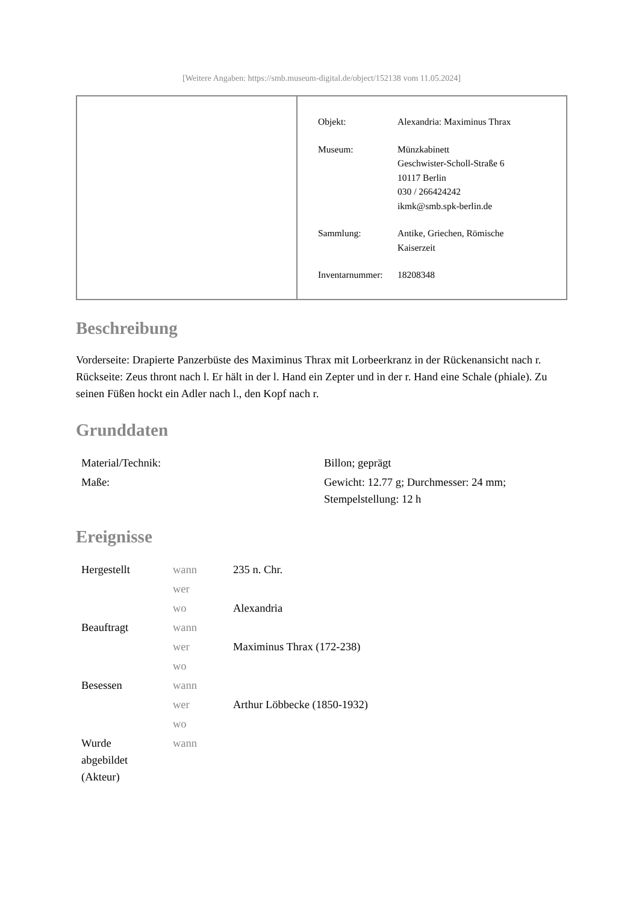[Weitere Angaben: https://smb.museum-digital.de/object/152138 vom 11.05.2024]
| Objekt: | Alexandria: Maximinus Thrax |
| Museum: | Münzkabinett Geschwister-Scholl-Straße 6 10117 Berlin 030 / 266424242 ikmk@smb.spk-berlin.de |
| Sammlung: | Antike, Griechen, Römische Kaiserzeit |
| Inventarnummer: | 18208348 |
Beschreibung
Vorderseite: Drapierte Panzerbüste des Maximinus Thrax mit Lorbeerkranz in der Rückenansicht nach r.
Rückseite: Zeus thront nach l. Er hält in der l. Hand ein Zepter und in der r. Hand eine Schale (phiale). Zu seinen Füßen hockt ein Adler nach l., den Kopf nach r.
Grunddaten
| Material/Technik: | Billon; geprägt |
| Maße: | Gewicht: 12.77 g; Durchmesser: 24 mm; Stempelstellung: 12 h |
Ereignisse
| Hergestellt | wann | 235 n. Chr. |
| | wer | |
| | wo | Alexandria |
| Beauftragt | wann | |
| | wer | Maximinus Thrax (172-238) |
| | wo | |
| Besessen | wann | |
| | wer | Arthur Löbbecke (1850-1932) |
| | wo | |
| Wurde abgebildet (Akteur) | wann | |